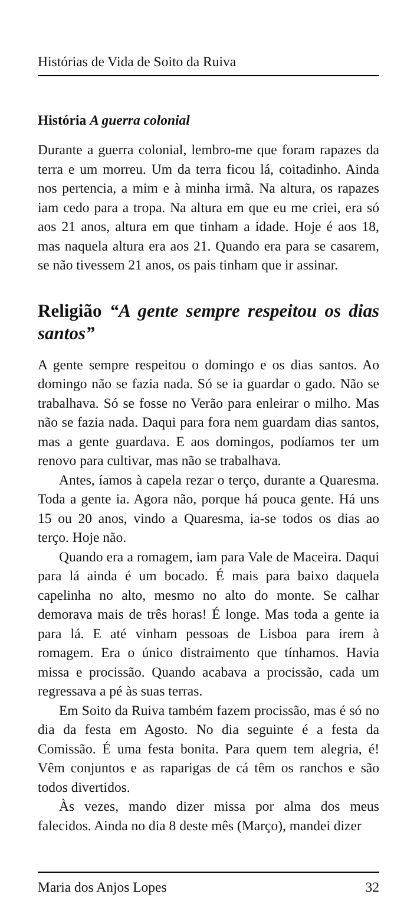Histórias de Vida de Soito da Ruiva
História A guerra colonial
Durante a guerra colonial, lembro-me que foram rapazes da terra e um morreu. Um da terra ficou lá, coitadinho. Ainda nos pertencia, a mim e à minha irmã. Na altura, os rapazes iam cedo para a tropa. Na altura em que eu me criei, era só aos 21 anos, altura em que tinham a idade. Hoje é aos 18, mas naquela altura era aos 21. Quando era para se casarem, se não tivessem 21 anos, os pais tinham que ir assinar.
Religião “A gente sempre respeitou os dias santos”
A gente sempre respeitou o domingo e os dias santos. Ao domingo não se fazia nada. Só se ia guardar o gado. Não se trabalhava. Só se fosse no Verão para enleirar o milho. Mas não se fazia nada. Daqui para fora nem guardam dias santos, mas a gente guardava. E aos domingos, podíamos ter um renovo para cultivar, mas não se trabalhava.
Antes, íamos à capela rezar o terço, durante a Quaresma. Toda a gente ia. Agora não, porque há pouca gente. Há uns 15 ou 20 anos, vindo a Quaresma, ia-se todos os dias ao terço. Hoje não.
Quando era a romagem, iam para Vale de Maceira. Daqui para lá ainda é um bocado. É mais para baixo daquela capelinha no alto, mesmo no alto do monte. Se calhar demorava mais de três horas! É longe. Mas toda a gente ia para lá. E até vinham pessoas de Lisboa para irem à romagem. Era o único distraimento que tínhamos. Havia missa e procissão. Quando acabava a procissão, cada um regressava a pé às suas terras.
Em Soito da Ruiva também fazem procissão, mas é só no dia da festa em Agosto. No dia seguinte é a festa da Comissão. É uma festa bonita. Para quem tem alegria, é! Vêm conjuntos e as raparigas de cá têm os ranchos e são todos divertidos.
Às vezes, mando dizer missa por alma dos meus falecidos. Ainda no dia 8 deste mês (Março), mandei dizer
Maria dos Anjos Lopes 32